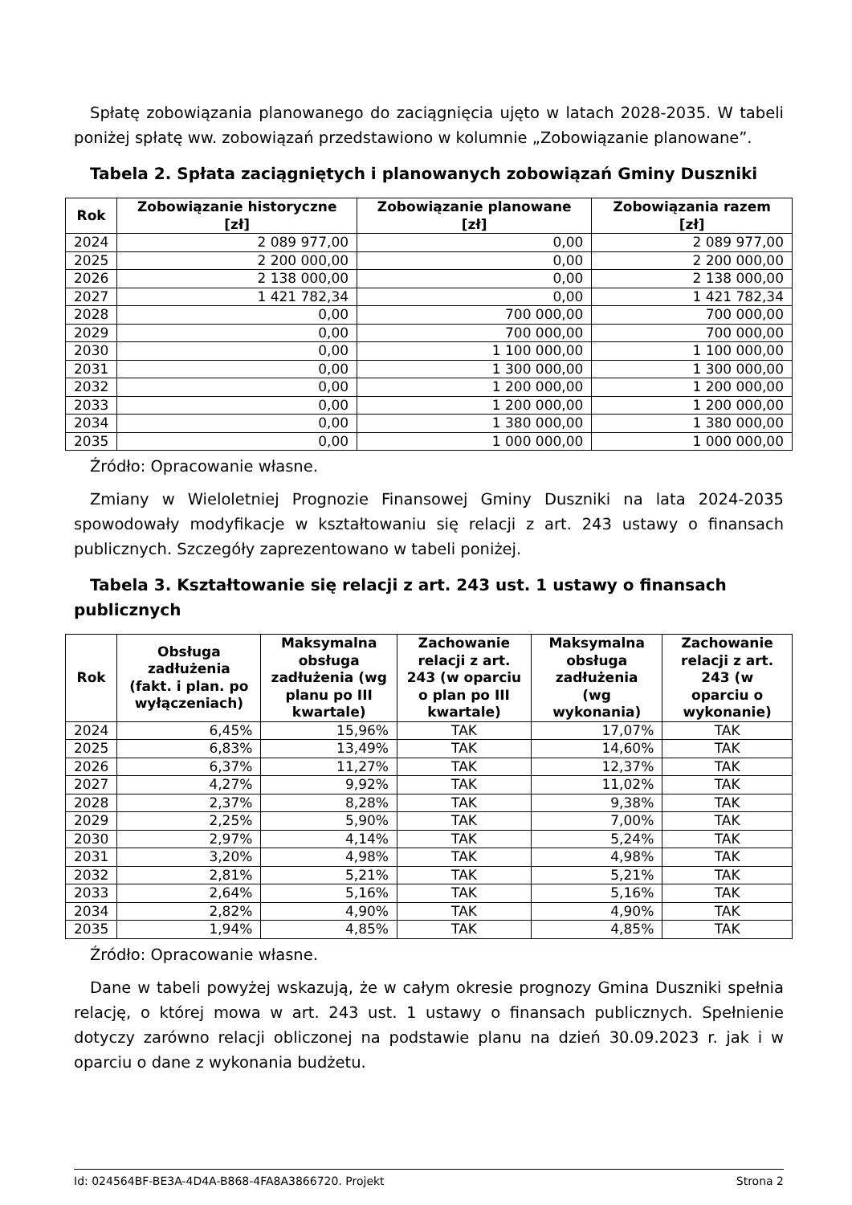Spłatę zobowiązania planowanego do zaciągnięcia ujęto w latach 2028-2035. W tabeli poniżej spłatę ww. zobowiązań przedstawiono w kolumnie „Zobowiązanie planowane”.
Tabela 2. Spłata zaciągniętych i planowanych zobowiązań Gminy Duszniki
| Rok | Zobowiązanie historyczne [zł] | Zobowiązanie planowane [zł] | Zobowiązania razem [zł] |
| --- | --- | --- | --- |
| 2024 | 2 089 977,00 | 0,00 | 2 089 977,00 |
| 2025 | 2 200 000,00 | 0,00 | 2 200 000,00 |
| 2026 | 2 138 000,00 | 0,00 | 2 138 000,00 |
| 2027 | 1 421 782,34 | 0,00 | 1 421 782,34 |
| 2028 | 0,00 | 700 000,00 | 700 000,00 |
| 2029 | 0,00 | 700 000,00 | 700 000,00 |
| 2030 | 0,00 | 1 100 000,00 | 1 100 000,00 |
| 2031 | 0,00 | 1 300 000,00 | 1 300 000,00 |
| 2032 | 0,00 | 1 200 000,00 | 1 200 000,00 |
| 2033 | 0,00 | 1 200 000,00 | 1 200 000,00 |
| 2034 | 0,00 | 1 380 000,00 | 1 380 000,00 |
| 2035 | 0,00 | 1 000 000,00 | 1 000 000,00 |
Źródło: Opracowanie własne.
Zmiany w Wieloletniej Prognozie Finansowej Gminy Duszniki na lata 2024-2035 spowodowały modyfikacje w kształtowaniu się relacji z art. 243 ustawy o finansach publicznych. Szczegóły zaprezentowano w tabeli poniżej.
Tabela 3. Kształtowanie się relacji z art. 243 ust. 1 ustawy o finansach publicznych
| Rok | Obsługa zadłużenia (fakt. i plan. po wyłączeniach) | Maksymalna obsługa zadłużenia (wg planu po III kwartale) | Zachowanie relacji z art. 243 (w oparciu o plan po III kwartale) | Maksymalna obsługa zadłużenia (wg wykonania) | Zachowanie relacji z art. 243 (w oparciu o wykonanie) |
| --- | --- | --- | --- | --- | --- |
| 2024 | 6,45% | 15,96% | TAK | 17,07% | TAK |
| 2025 | 6,83% | 13,49% | TAK | 14,60% | TAK |
| 2026 | 6,37% | 11,27% | TAK | 12,37% | TAK |
| 2027 | 4,27% | 9,92% | TAK | 11,02% | TAK |
| 2028 | 2,37% | 8,28% | TAK | 9,38% | TAK |
| 2029 | 2,25% | 5,90% | TAK | 7,00% | TAK |
| 2030 | 2,97% | 4,14% | TAK | 5,24% | TAK |
| 2031 | 3,20% | 4,98% | TAK | 4,98% | TAK |
| 2032 | 2,81% | 5,21% | TAK | 5,21% | TAK |
| 2033 | 2,64% | 5,16% | TAK | 5,16% | TAK |
| 2034 | 2,82% | 4,90% | TAK | 4,90% | TAK |
| 2035 | 1,94% | 4,85% | TAK | 4,85% | TAK |
Źródło: Opracowanie własne.
Dane w tabeli powyżej wskazują, że w całym okresie prognozy Gmina Duszniki spełnia relację, o której mowa w art. 243 ust. 1 ustawy o finansach publicznych. Spełnienie dotyczy zarówno relacji obliczonej na podstawie planu na dzień 30.09.2023 r. jak i w oparciu o dane z wykonania budżetu.
Id: 024564BF-BE3A-4D4A-B868-4FA8A3866720. Projekt Strona 2